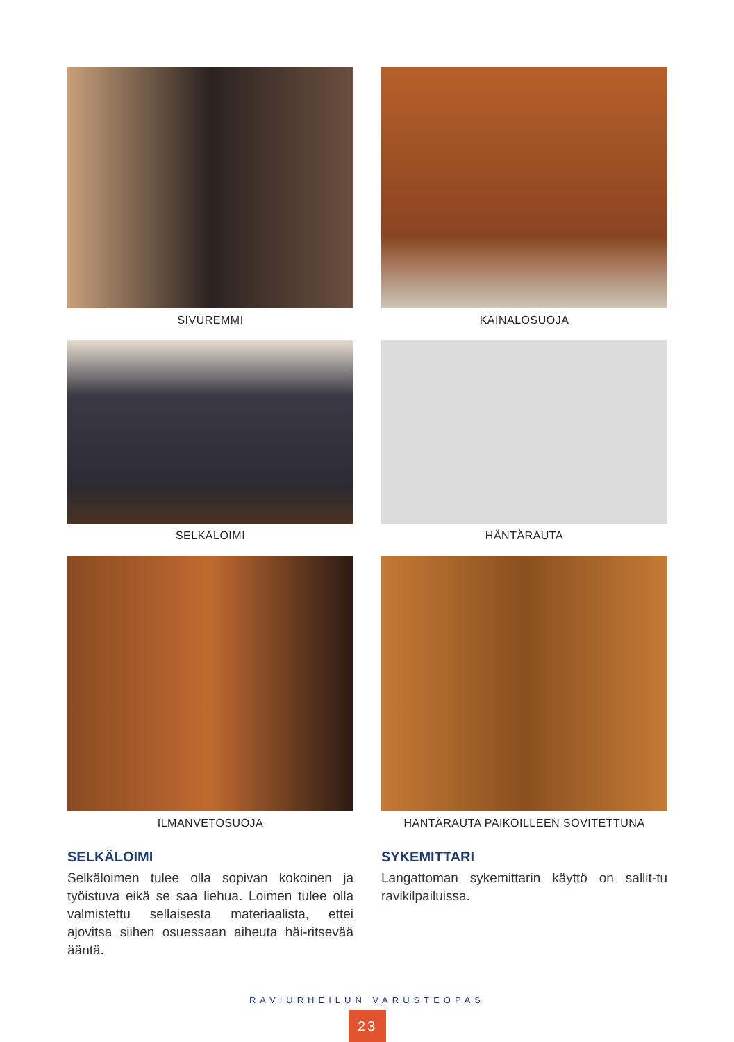SIVUREMMI
KAINALOSUOJA
SELKÄLOIMI
HÄNTÄRAUTA
ILMANVETOSUOJA
HÄNTÄRAUTA PAIKOILLEEN SOVITETTUNA
SELKÄLOIMI
Selkäloimen tulee olla sopivan kokoinen ja työistuva eikä se saa liehua. Loimen tulee olla valmistettu sellaisesta materiaalista, ettei ajovitsa siihen osuessaan aiheuta häi-ritsevää ääntä.
SYKEMITTARI
Langattoman sykemittarin käyttö on sallit-tu ravikilpailuissa.
RAVIURHEILUN VARUSTEOPAS
23